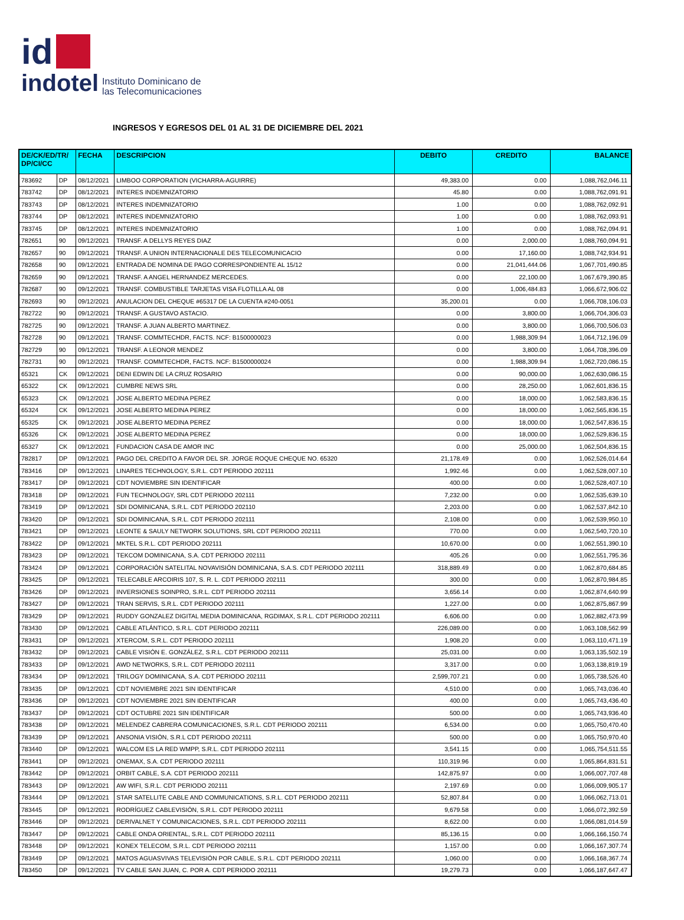id
indotel Instituto Dominicano de
las Telecomunicaciones
INGRESOS Y EGRESOS DEL 01 AL 31 DE DICIEMBRE DEL 2021
| DE/CK/ED/TR/ DP/CI/CC | | FECHA | DESCRIPCION | DEBITO | CREDITO | BALANCE |
| --- | --- | --- | --- | --- | --- | --- |
| 783692 | DP | 08/12/2021 | LIMBOO CORPORATION (VICHARRA-AGUIRRE) | 49,383.00 | 0.00 | 1,088,762,046.11 |
| 783742 | DP | 08/12/2021 | INTERES INDEMNIZATORIO | 45.80 | 0.00 | 1,088,762,091.91 |
| 783743 | DP | 08/12/2021 | INTERES INDEMNIZATORIO | 1.00 | 0.00 | 1,088,762,092.91 |
| 783744 | DP | 08/12/2021 | INTERES INDEMNIZATORIO | 1.00 | 0.00 | 1,088,762,093.91 |
| 783745 | DP | 08/12/2021 | INTERES INDEMNIZATORIO | 1.00 | 0.00 | 1,088,762,094.91 |
| 782651 | 90 | 09/12/2021 | TRANSF. A DELLYS REYES DIAZ | 0.00 | 2,000.00 | 1,088,760,094.91 |
| 782657 | 90 | 09/12/2021 | TRANSF. A UNION INTERNACIONALE DES TELECOMUNICACIO | 0.00 | 17,160.00 | 1,088,742,934.91 |
| 782658 | 90 | 09/12/2021 | ENTRADA DE NOMINA DE PAGO CORRESPONDIENTE AL 15/12 | 0.00 | 21,041,444.06 | 1,067,701,490.85 |
| 782659 | 90 | 09/12/2021 | TRANSF. A ANGEL HERNANDEZ MERCEDES. | 0.00 | 22,100.00 | 1,067,679,390.85 |
| 782687 | 90 | 09/12/2021 | TRANSF. COMBUSTIBLE TARJETAS VISA FLOTILLA AL 08 | 0.00 | 1,006,484.83 | 1,066,672,906.02 |
| 782693 | 90 | 09/12/2021 | ANULACION DEL CHEQUE #65317 DE LA CUENTA #240-0051 | 35,200.01 | 0.00 | 1,066,708,106.03 |
| 782722 | 90 | 09/12/2021 | TRANSF. A GUSTAVO ASTACIO. | 0.00 | 3,800.00 | 1,066,704,306.03 |
| 782725 | 90 | 09/12/2021 | TRANSF. A JUAN ALBERTO MARTINEZ. | 0.00 | 3,800.00 | 1,066,700,506.03 |
| 782728 | 90 | 09/12/2021 | TRANSF. COMMTECHDR, FACTS. NCF: B1500000023 | 0.00 | 1,988,309.94 | 1,064,712,196.09 |
| 782729 | 90 | 09/12/2021 | TRANSF. A LEONOR MENDEZ | 0.00 | 3,800.00 | 1,064,708,396.09 |
| 782731 | 90 | 09/12/2021 | TRANSF. COMMTECHDR, FACTS. NCF: B1500000024 | 0.00 | 1,988,309.94 | 1,062,720,086.15 |
| 65321 | CK | 09/12/2021 | DENI EDWIN DE LA CRUZ ROSARIO | 0.00 | 90,000.00 | 1,062,630,086.15 |
| 65322 | CK | 09/12/2021 | CUMBRE NEWS SRL | 0.00 | 28,250.00 | 1,062,601,836.15 |
| 65323 | CK | 09/12/2021 | JOSE ALBERTO MEDINA PEREZ | 0.00 | 18,000.00 | 1,062,583,836.15 |
| 65324 | CK | 09/12/2021 | JOSE ALBERTO MEDINA PEREZ | 0.00 | 18,000.00 | 1,062,565,836.15 |
| 65325 | CK | 09/12/2021 | JOSE ALBERTO MEDINA PEREZ | 0.00 | 18,000.00 | 1,062,547,836.15 |
| 65326 | CK | 09/12/2021 | JOSE ALBERTO MEDINA PEREZ | 0.00 | 18,000.00 | 1,062,529,836.15 |
| 65327 | CK | 09/12/2021 | FUNDACION CASA DE AMOR INC | 0.00 | 25,000.00 | 1,062,504,836.15 |
| 782817 | DP | 09/12/2021 | PAGO DEL CREDITO A FAVOR DEL SR. JORGE ROQUE CHEQUE NO. 65320 | 21,178.49 | 0.00 | 1,062,526,014.64 |
| 783416 | DP | 09/12/2021 | LINARES TECHNOLOGY, S.R.L. CDT PERIODO 202111 | 1,992.46 | 0.00 | 1,062,528,007.10 |
| 783417 | DP | 09/12/2021 | CDT NOVIEMBRE SIN IDENTIFICAR | 400.00 | 0.00 | 1,062,528,407.10 |
| 783418 | DP | 09/12/2021 | FUN TECHNOLOGY, SRL CDT PERIODO 202111 | 7,232.00 | 0.00 | 1,062,535,639.10 |
| 783419 | DP | 09/12/2021 | SDI DOMINICANA, S.R.L. CDT PERIODO 202110 | 2,203.00 | 0.00 | 1,062,537,842.10 |
| 783420 | DP | 09/12/2021 | SDI DOMINICANA, S.R.L. CDT PERIODO 202111 | 2,108.00 | 0.00 | 1,062,539,950.10 |
| 783421 | DP | 09/12/2021 | LEONTE & SAULY NETWORK SOLUTIONS, SRL CDT PERIODO 202111 | 770.00 | 0.00 | 1,062,540,720.10 |
| 783422 | DP | 09/12/2021 | MKTEL S.R.L. CDT PERIODO 202111 | 10,670.00 | 0.00 | 1,062,551,390.10 |
| 783423 | DP | 09/12/2021 | TEKCOM DOMINICANA, S.A. CDT PERIODO 202111 | 405.26 | 0.00 | 1,062,551,795.36 |
| 783424 | DP | 09/12/2021 | CORPORACIÓN SATELITAL NOVAVISIÓN DOMINICANA, S.A.S. CDT PERIODO 202111 | 318,889.49 | 0.00 | 1,062,870,684.85 |
| 783425 | DP | 09/12/2021 | TELECABLE ARCOIRIS 107, S. R. L. CDT PERIODO 202111 | 300.00 | 0.00 | 1,062,870,984.85 |
| 783426 | DP | 09/12/2021 | INVERSIONES SOINPRO, S.R.L. CDT PERIODO 202111 | 3,656.14 | 0.00 | 1,062,874,640.99 |
| 783427 | DP | 09/12/2021 | TRAN SERVIS, S.R.L. CDT PERIODO 202111 | 1,227.00 | 0.00 | 1,062,875,867.99 |
| 783429 | DP | 09/12/2021 | RUDDY GONZALEZ DIGITAL MEDIA DOMINICANA, RGDIMAX, S.R.L. CDT PERIODO 202111 | 6,606.00 | 0.00 | 1,062,882,473.99 |
| 783430 | DP | 09/12/2021 | CABLE ATLÁNTICO, S.R.L. CDT PERIODO 202111 | 226,089.00 | 0.00 | 1,063,108,562.99 |
| 783431 | DP | 09/12/2021 | XTERCOM, S.R.L. CDT PERIODO 202111 | 1,908.20 | 0.00 | 1,063,110,471.19 |
| 783432 | DP | 09/12/2021 | CABLE VISIÓN E. GONZÁLEZ, S.R.L. CDT PERIODO 202111 | 25,031.00 | 0.00 | 1,063,135,502.19 |
| 783433 | DP | 09/12/2021 | AWD NETWORKS, S.R.L. CDT PERIODO 202111 | 3,317.00 | 0.00 | 1,063,138,819.19 |
| 783434 | DP | 09/12/2021 | TRILOGY DOMINICANA, S.A. CDT PERIODO 202111 | 2,599,707.21 | 0.00 | 1,065,738,526.40 |
| 783435 | DP | 09/12/2021 | CDT NOVIEMBRE 2021 SIN IDENTIFICAR | 4,510.00 | 0.00 | 1,065,743,036.40 |
| 783436 | DP | 09/12/2021 | CDT NOVIEMBRE 2021 SIN IDENTIFICAR | 400.00 | 0.00 | 1,065,743,436.40 |
| 783437 | DP | 09/12/2021 | CDT OCTUBRE 2021 SIN IDENTIFICAR | 500.00 | 0.00 | 1,065,743,936.40 |
| 783438 | DP | 09/12/2021 | MELENDEZ CABRERA COMUNICACIONES, S.R.L. CDT PERIODO 202111 | 6,534.00 | 0.00 | 1,065,750,470.40 |
| 783439 | DP | 09/12/2021 | ANSONIA VISIÓN, S.R.L CDT PERIODO 202111 | 500.00 | 0.00 | 1,065,750,970.40 |
| 783440 | DP | 09/12/2021 | WALCOM ES LA RED WMPP, S.R.L. CDT PERIODO 202111 | 3,541.15 | 0.00 | 1,065,754,511.55 |
| 783441 | DP | 09/12/2021 | ONEMAX, S.A. CDT PERIODO 202111 | 110,319.96 | 0.00 | 1,065,864,831.51 |
| 783442 | DP | 09/12/2021 | ORBIT CABLE, S.A. CDT PERIODO 202111 | 142,875.97 | 0.00 | 1,066,007,707.48 |
| 783443 | DP | 09/12/2021 | AW WIFI, S.R.L. CDT PERIODO 202111 | 2,197.69 | 0.00 | 1,066,009,905.17 |
| 783444 | DP | 09/12/2021 | STAR SATELLITE CABLE AND COMMUNICATIONS, S.R.L. CDT PERIODO 202111 | 52,807.84 | 0.00 | 1,066,062,713.01 |
| 783445 | DP | 09/12/2021 | RODRÍGUEZ CABLEVISIÓN, S.R.L. CDT PERIODO 202111 | 9,679.58 | 0.00 | 1,066,072,392.59 |
| 783446 | DP | 09/12/2021 | DERIVALNET Y COMUNICACIONES, S.R.L. CDT PERIODO 202111 | 8,622.00 | 0.00 | 1,066,081,014.59 |
| 783447 | DP | 09/12/2021 | CABLE ONDA ORIENTAL, S.R.L. CDT PERIODO 202111 | 85,136.15 | 0.00 | 1,066,166,150.74 |
| 783448 | DP | 09/12/2021 | KONEX TELECOM, S.R.L. CDT PERIODO 202111 | 1,157.00 | 0.00 | 1,066,167,307.74 |
| 783449 | DP | 09/12/2021 | MATOS AGUASVIVAS TELEVISIÓN POR CABLE, S.R.L. CDT PERIODO 202111 | 1,060.00 | 0.00 | 1,066,168,367.74 |
| 783450 | DP | 09/12/2021 | TV CABLE SAN JUAN, C. POR A. CDT PERIODO 202111 | 19,279.73 | 0.00 | 1,066,187,647.47 |